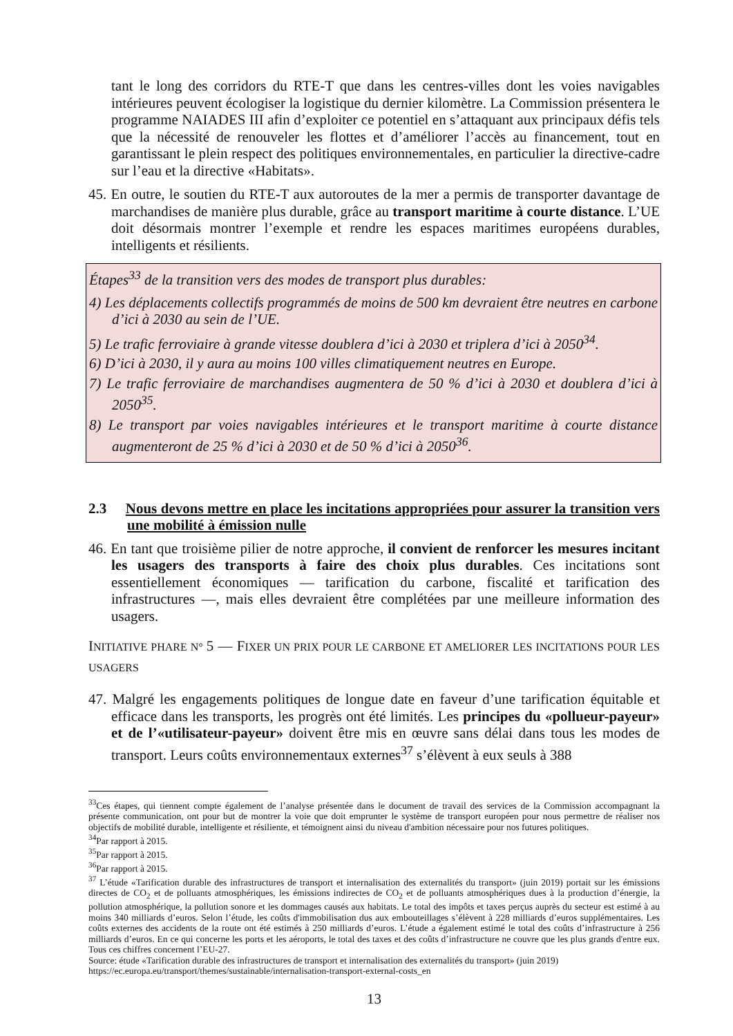tant le long des corridors du RTE-T que dans les centres-villes dont les voies navigables intérieures peuvent écologiser la logistique du dernier kilomètre. La Commission présentera le programme NAIADES III afin d’exploiter ce potentiel en s’attaquant aux principaux défis tels que la nécessité de renouveler les flottes et d’améliorer l’accès au financement, tout en garantissant le plein respect des politiques environnementales, en particulier la directive-cadre sur l’eau et la directive «Habitats».
45. En outre, le soutien du RTE-T aux autoroutes de la mer a permis de transporter davantage de marchandises de manière plus durable, grâce au transport maritime à courte distance. L’UE doit désormais montrer l’exemple et rendre les espaces maritimes européens durables, intelligents et résilients.
Étapes<sup>33</sup> de la transition vers des modes de transport plus durables:
4) Les déplacements collectifs programmés de moins de 500 km devraient être neutres en carbone d’ici à 2030 au sein de l’UE.
5) Le trafic ferroviaire à grande vitesse doublera d’ici à 2030 et triplera d’ici à 2050<sup>34</sup>.
6) D’ici à 2030, il y aura au moins 100 villes climatiquement neutres en Europe.
7) Le trafic ferroviaire de marchandises augmentera de 50 % d’ici à 2030 et doublera d’ici à 2050<sup>35</sup>.
8) Le transport par voies navigables intérieures et le transport maritime à courte distance augmenteront de 25 % d’ici à 2030 et de 50 % d’ici à 2050<sup>36</sup>.
2.3 Nous devons mettre en place les incitations appropriées pour assurer la transition vers une mobilité à émission nulle
46. En tant que troisième pilier de notre approche, il convient de renforcer les mesures incitant les usagers des transports à faire des choix plus durables. Ces incitations sont essentiellement économiques — tarification du carbone, fiscalité et tarification des infrastructures —, mais elles devraient être complétées par une meilleure information des usagers.
INITIATIVE PHARE N° 5 — FIXER UN PRIX POUR LE CARBONE ET AMELIORER LES INCITATIONS POUR LES USAGERS
47. Malgré les engagements politiques de longue date en faveur d’une tarification équitable et efficace dans les transports, les progrès ont été limités. Les principes du «pollueur-payeur» et de l’«utilisateur-payeur» doivent être mis en œuvre sans délai dans tous les modes de transport. Leurs coûts environnementaux externes<sup>37</sup> s’élèvent à eux seuls à 388
<sup>33</sup> Ces étapes, qui tiennent compte également de l’analyse présentée dans le document de travail des services de la Commission accompagnant la présente communication, ont pour but de montrer la voie que doit emprunter le système de transport européen pour nous permettre de réaliser nos objectifs de mobilité durable, intelligente et résiliente, et témoignent ainsi du niveau d'ambition nécessaire pour nos futures politiques.
<sup>34</sup> Par rapport à 2015.
<sup>35</sup> Par rapport à 2015.
<sup>36</sup> Par rapport à 2015.
<sup>37</sup> L’étude «Tarification durable des infrastructures de transport et internalisation des externalités du transport» (juin 2019) portait sur les émissions directes de CO<sub>2</sub> et de polluants atmosphériques, les émissions indirectes de CO<sub>2</sub> et de polluants atmosphériques dues à la production d’énergie, la pollution atmosphérique, la pollution sonore et les dommages causés aux habitats. Le total des impôts et taxes perçus auprès du secteur est estimé à au moins 340 milliards d’euros. Selon l’étude, les coûts d'immobilisation dus aux embouteillages s’élèvent à 228 milliards d’euros supplémentaires. Les coûts externes des accidents de la route ont été estimés à 250 milliards d’euros. L’étude a également estimé le total des coûts d’infrastructure à 256 milliards d’euros. En ce qui concerne les ports et les aéroports, le total des taxes et des coûts d’infrastructure ne couvre que les plus grands d'entre eux. Tous ces chiffres concernent l’EU-27.
Source: étude «Tarification durable des infrastructures de transport et internalisation des externalités du transport» (juin 2019)
https://ec.europa.eu/transport/themes/sustainable/internalisation-transport-external-costs_en
13